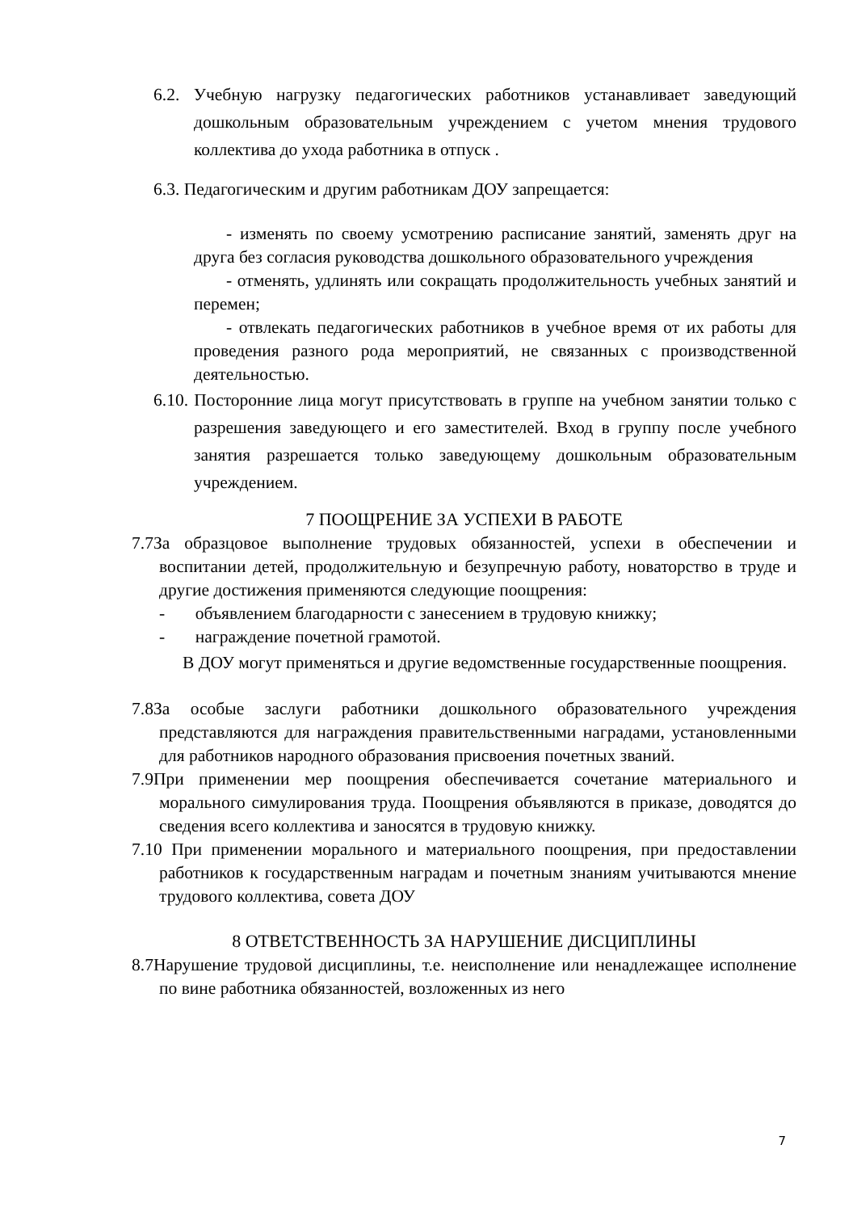6.2. Учебную нагрузку педагогических работников устанавливает заведующий дошкольным образовательным учреждением с учетом мнения трудового коллектива до ухода работника в отпуск .
6.3. Педагогическим и другим работникам ДОУ запрещается:
- изменять по своему усмотрению расписание занятий, заменять друг на друга без согласия руководства дошкольного образовательного учреждения
- отменять, удлинять или сокращать продолжительность учебных занятий и перемен;
- отвлекать педагогических работников в учебное время от их работы для проведения разного рода мероприятий, не связанных с производственной деятельностью.
6.10. Посторонние лица могут присутствовать в группе на учебном занятии только с разрешения заведующего и его заместителей. Вход в группу после учебного занятия разрешается только заведующему дошкольным образовательным учреждением.
7 ПООЩРЕНИЕ ЗА УСПЕХИ В РАБОТЕ
7.7За образцовое выполнение трудовых обязанностей, успехи в обеспечении и воспитании детей, продолжительную и безупречную работу, новаторство в труде и другие достижения применяются следующие поощрения:
- объявлением благодарности с занесением в трудовую книжку;
- награждение почетной грамотой.
В ДОУ могут применяться и другие ведомственные государственные поощрения.
7.8За особые заслуги работники дошкольного образовательного учреждения представляются для награждения правительственными наградами, установленными для работников народного образования присвоения почетных званий.
7.9При применении мер поощрения обеспечивается сочетание материального и морального симулирования труда. Поощрения объявляются в приказе, доводятся до сведения всего коллектива и заносятся в трудовую книжку.
7.10 При применении морального и материального поощрения, при предоставлении работников к государственным наградам и почетным знаниям учитываются мнение трудового коллектива, совета ДОУ
8 ОТВЕТСТВЕННОСТЬ ЗА НАРУШЕНИЕ ДИСЦИПЛИНЫ
8.7Нарушение трудовой дисциплины, т.е. неисполнение или ненадлежащее исполнение по вине работника обязанностей, возложенных из него
7